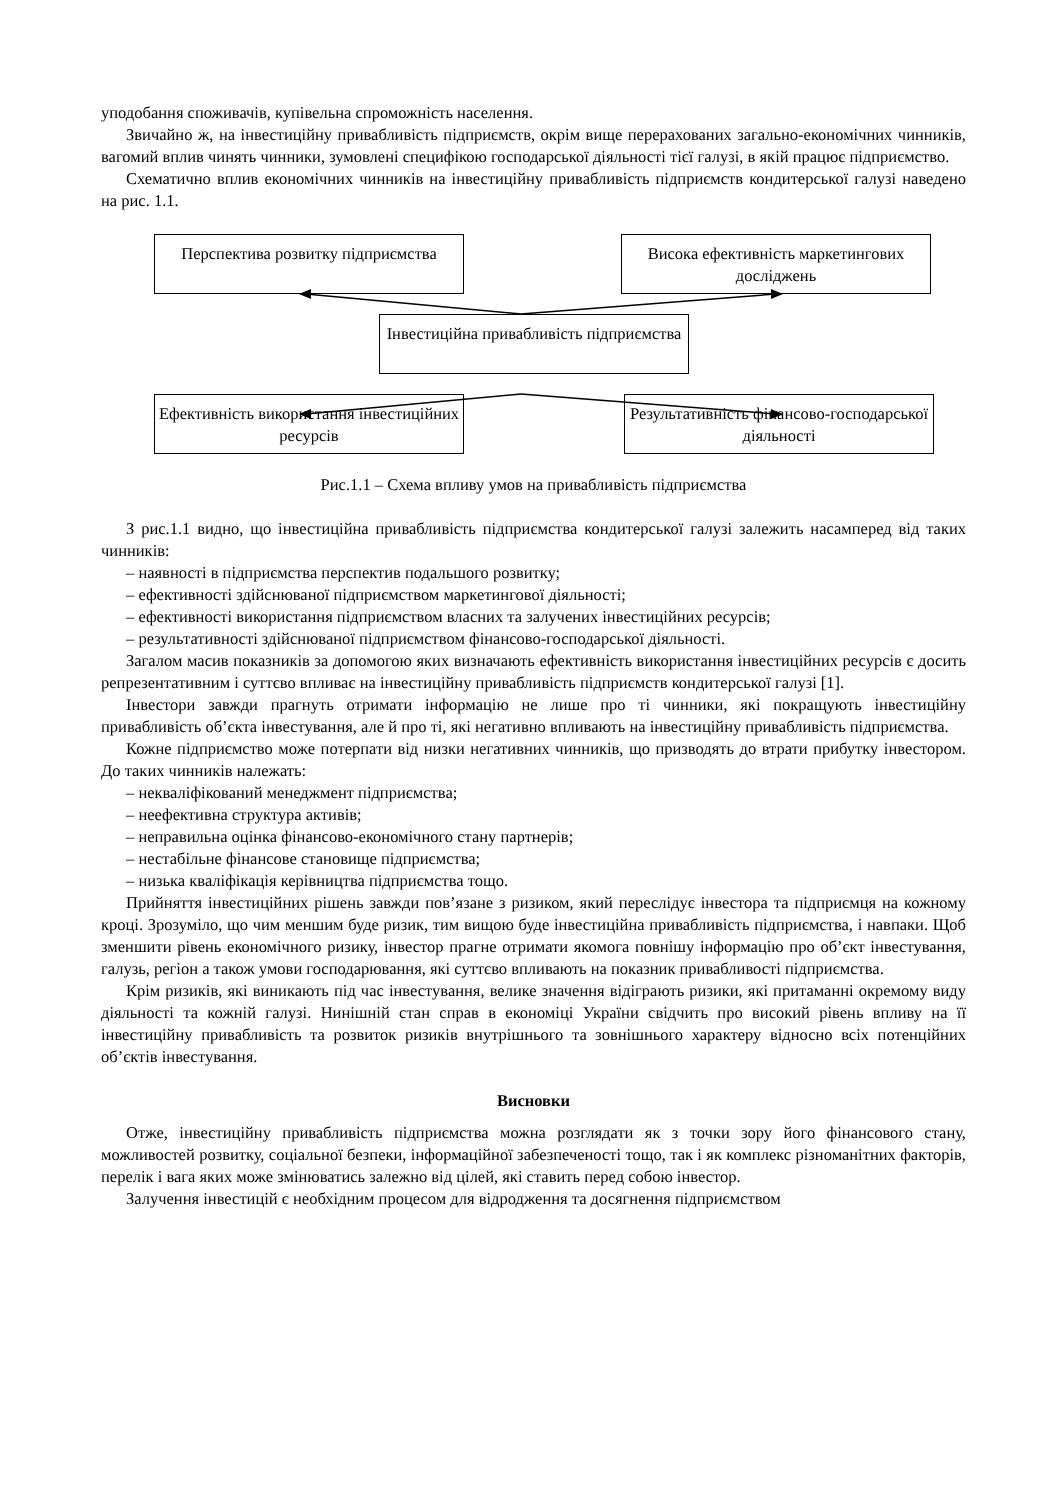уподобання споживачів, купівельна спроможність населення.
Звичайно ж, на інвестиційну привабливість підприємств, окрім вище перерахованих загально-економічних чинників, вагомий вплив чинять чинники, зумовлені специфікою господарської діяльності тієї галузі, в якій працює підприємство.
Схематично вплив економічних чинників на інвестиційну привабливість підприємств кондитерської галузі наведено на рис. 1.1.
Перспектива розвитку підприємства
Висока ефективність маркетингових досліджень
Інвестиційна привабливість підприємства
Ефективність використання інвестиційних ресурсів
Результативність фінансово-господарської діяльності
Рис.1.1 – Схема впливу умов на привабливість підприємства
З рис.1.1 видно, що інвестиційна привабливість підприємства кондитерської галузі залежить насамперед від таких чинників:
– наявності в підприємства перспектив подальшого розвитку;
– ефективності здійснюваної підприємством маркетингової діяльності;
– ефективності використання підприємством власних та залучених інвестиційних ресурсів;
– результативності здійснюваної підприємством фінансово-господарської діяльності.
Загалом масив показників за допомогою яких визначають ефективність використання інвестиційних ресурсів є досить репрезентативним і суттєво впливає на інвестиційну привабливість підприємств кондитерської галузі [1].
Інвестори завжди прагнуть отримати інформацію не лише про ті чинники, які покращують інвестиційну привабливість об’єкта інвестування, але й про ті, які негативно впливають на інвестиційну привабливість підприємства.
Кожне підприємство може потерпати від низки негативних чинників, що призводять до втрати прибутку інвестором. До таких чинників належать:
– некваліфікований менеджмент підприємства;
– неефективна структура активів;
– неправильна оцінка фінансово-економічного стану партнерів;
– нестабільне фінансове становище підприємства;
– низька кваліфікація керівництва підприємства тощо.
Прийняття інвестиційних рішень завжди пов’язане з ризиком, який переслідує інвестора та підприємця на кожному кроці. Зрозуміло, що чим меншим буде ризик, тим вищою буде інвестиційна привабливість підприємства, і навпаки. Щоб зменшити рівень економічного ризику, інвестор прагне отримати якомога повнішу інформацію про об’єкт інвестування, галузь, регіон а також умови господарювання, які суттєво впливають на показник привабливості підприємства.
Крім ризиків, які виникають під час інвестування, велике значення відіграють ризики, які притаманні окремому виду діяльності та кожній галузі. Нинішній стан справ в економіці України свідчить про високий рівень впливу на її інвестиційну привабливість та розвиток ризиків внутрішнього та зовнішнього характеру відносно всіх потенційних об’єктів інвестування.
Висновки
Отже, інвестиційну привабливість підприємства можна розглядати як з точки зору його фінансового стану, можливостей розвитку, соціальної безпеки, інформаційної забезпеченості тощо, так і як комплекс різноманітних факторів, перелік і вага яких може змінюватись залежно від цілей, які ставить перед собою інвестор.
Залучення інвестицій є необхідним процесом для відродження та досягнення підприємством